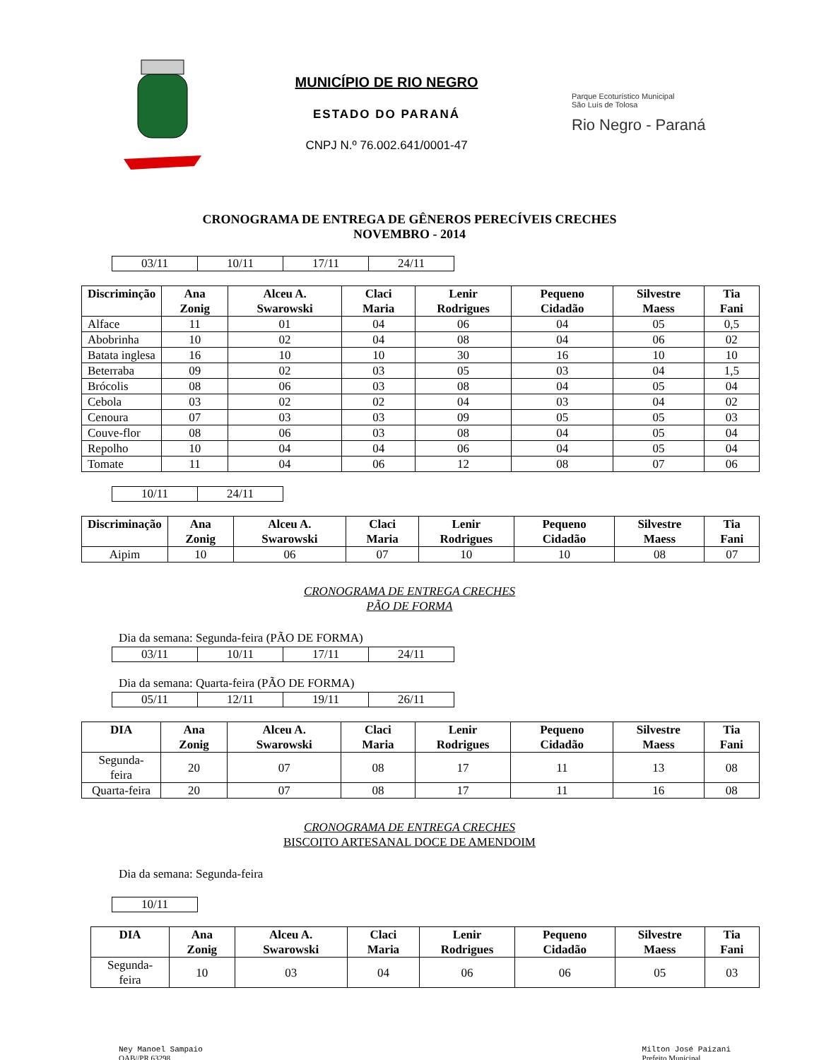MUNICÍPIO DE RIO NEGRO
ESTADO DO PARANÁ
CNPJ N.º 76.002.641/0001-47
Parque Ecoturístico Municipal
São Luís de Tolosa
Rio Negro - Paraná
CRONOGRAMA DE ENTREGA DE GÊNEROS PERECÍVEIS CRECHES
NOVEMBRO - 2014
| 03/11 | 10/11 | 17/11 | 24/11 |
| Discriminção | Ana Zonig | Alceu A. Swarowski | Claci Maria | Lenir Rodrigues | Pequeno Cidadão | Silvestre Maess | Tia Fani |
| --- | --- | --- | --- | --- | --- | --- | --- |
| Alface | 11 | 01 | 04 | 06 | 04 | 05 | 0,5 |
| Abobrinha | 10 | 02 | 04 | 08 | 04 | 06 | 02 |
| Batata inglesa | 16 | 10 | 10 | 30 | 16 | 10 | 10 |
| Beterraba | 09 | 02 | 03 | 05 | 03 | 04 | 1,5 |
| Brócolis | 08 | 06 | 03 | 08 | 04 | 05 | 04 |
| Cebola | 03 | 02 | 02 | 04 | 03 | 04 | 02 |
| Cenoura | 07 | 03 | 03 | 09 | 05 | 05 | 03 |
| Couve-flor | 08 | 06 | 03 | 08 | 04 | 05 | 04 |
| Repolho | 10 | 04 | 04 | 06 | 04 | 05 | 04 |
| Tomate | 11 | 04 | 06 | 12 | 08 | 07 | 06 |
| 10/11 | 24/11 |
| Discriminação | Ana Zonig | Alceu A. Swarowski | Claci Maria | Lenir Rodrigues | Pequeno Cidadão | Silvestre Maess | Tia Fani |
| --- | --- | --- | --- | --- | --- | --- | --- |
| Aipim | 10 | 06 | 07 | 10 | 10 | 08 | 07 |
CRONOGRAMA DE ENTREGA CRECHES
PÃO DE FORMA
Dia da semana: Segunda-feira (PÃO DE FORMA)
| 03/11 | 10/11 | 17/11 | 24/11 |
Dia da semana: Quarta-feira (PÃO DE FORMA)
| 05/11 | 12/11 | 19/11 | 26/11 |
| DIA | Ana Zonig | Alceu A. Swarowski | Claci Maria | Lenir Rodrigues | Pequeno Cidadão | Silvestre Maess | Tia Fani |
| --- | --- | --- | --- | --- | --- | --- | --- |
| Segunda-feira | 20 | 07 | 08 | 17 | 11 | 13 | 08 |
| Quarta-feira | 20 | 07 | 08 | 17 | 11 | 16 | 08 |
CRONOGRAMA DE ENTREGA CRECHES
BISCOITO ARTESANAL DOCE DE AMENDOIM
Dia da semana: Segunda-feira
| 10/11 |
| DIA | Ana Zonig | Alceu A. Swarowski | Claci Maria | Lenir Rodrigues | Pequeno Cidadão | Silvestre Maess | Tia Fani |
| --- | --- | --- | --- | --- | --- | --- | --- |
| Segunda-feira | 10 | 03 | 04 | 06 | 06 | 05 | 03 |
Ney Manoel Sampaio
OAB//PR 63298
Milton José Paizani
Prefeito Municipal